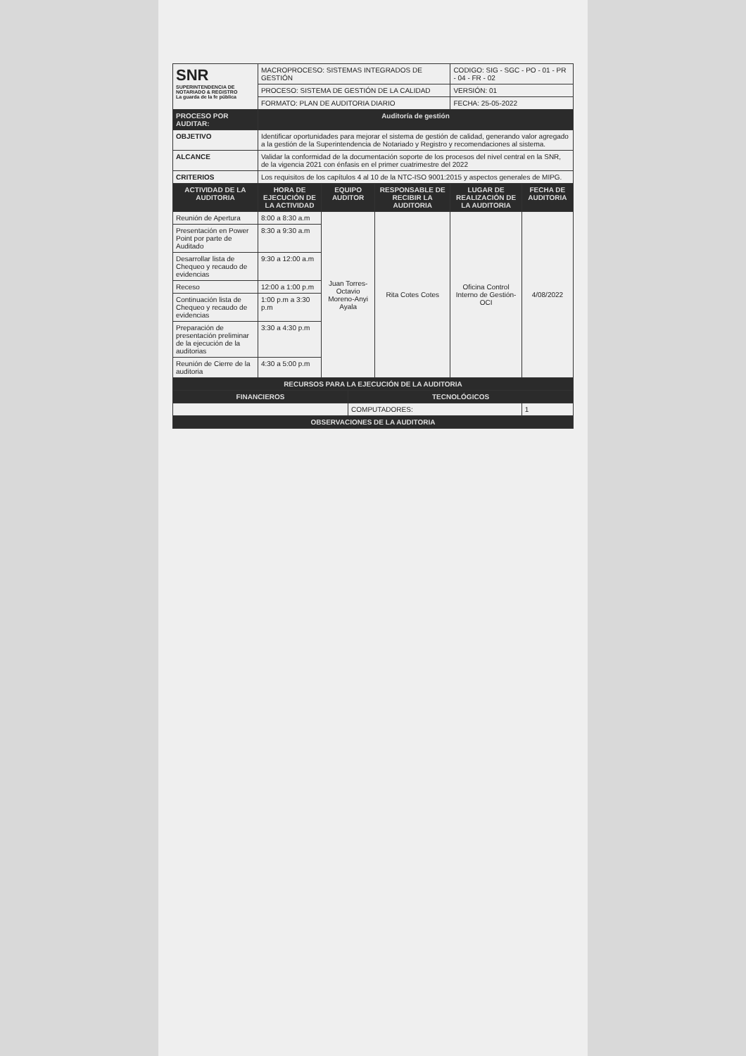| SNR SUPERINTENDENCIA DE NOTARIADO & REGISTRO La guarda de la fe pública | MACROPROCESO: SISTEMAS INTEGRADOS DE GESTIÓN | | | | CODIGO: SIG - SGC - PO - 01 - PR - 04 - FR - 02 | |
| | PROCESO: SISTEMA DE GESTIÓN DE LA CALIDAD | | | | VERSIÓN: 01 | |
| | FORMATO: PLAN DE AUDITORIA DIARIO | | | | FECHA: 25-05-2022 | |
| PROCESO POR AUDITAR: | Auditoría de gestión | | | | | |
| OBJETIVO | Identificar oportunidades para mejorar el sistema de gestión de calidad, generando valor agregado a la gestión de la Superintendencia de Notariado y Registro y recomendaciones al sistema. | | | | | |
| ALCANCE | Validar la conformidad de la documentación soporte de los procesos del nivel central en la SNR, de la vigencia 2021 con énfasis en el primer cuatrimestre del 2022 | | | | | |
| CRITERIOS | Los requisitos de los capítulos 4 al 10 de la NTC-ISO 9001:2015 y aspectos generales de MIPG. | | | | | |
| ACTIVIDAD DE LA AUDITORIA | HORA DE EJECUCIÓN DE LA ACTIVIDAD | EQUIPO AUDITOR | | RESPONSABLE DE RECIBIR LA AUDITORIA | LUGAR DE REALIZACIÓN DE LA AUDITORIA | FECHA DE AUDITORIA |
| Reunión de Apertura | 8:00 a 8:30 a.m | Juan Torres-Octavio Moreno-Anyi Ayala | | Rita Cotes Cotes | Oficina Control Interno de Gestión-OCI | 4/08/2022 |
| Presentación en Power Point por parte de Auditado | 8:30 a 9:30 a.m | | | | | |
| Desarrollar lista de Chequeo y recaudo de evidencias | 9:30 a 12:00 a.m | | | | | |
| Receso | 12:00 a 1:00 p.m | | | | | |
| Continuación lista de Chequeo y recaudo de evidencias | 1:00 p.m a 3:30 p.m | | | | | |
| Preparación de presentación preliminar de la ejecución de la auditorias | 3:30 a 4:30 p.m | | | | | |
| Reunión de Cierre de la auditoria | 4:30 a 5:00 p.m | | | | | |
| RECURSOS PARA LA EJECUCIÓN DE LA AUDITORIA | | | | | | |
| FINANCIEROS | | | TECNOLÓGICOS | | | |
| | | | COMPUTADORES: | | | 1 |
| OBSERVACIONES DE LA AUDITORIA | | | | | | |